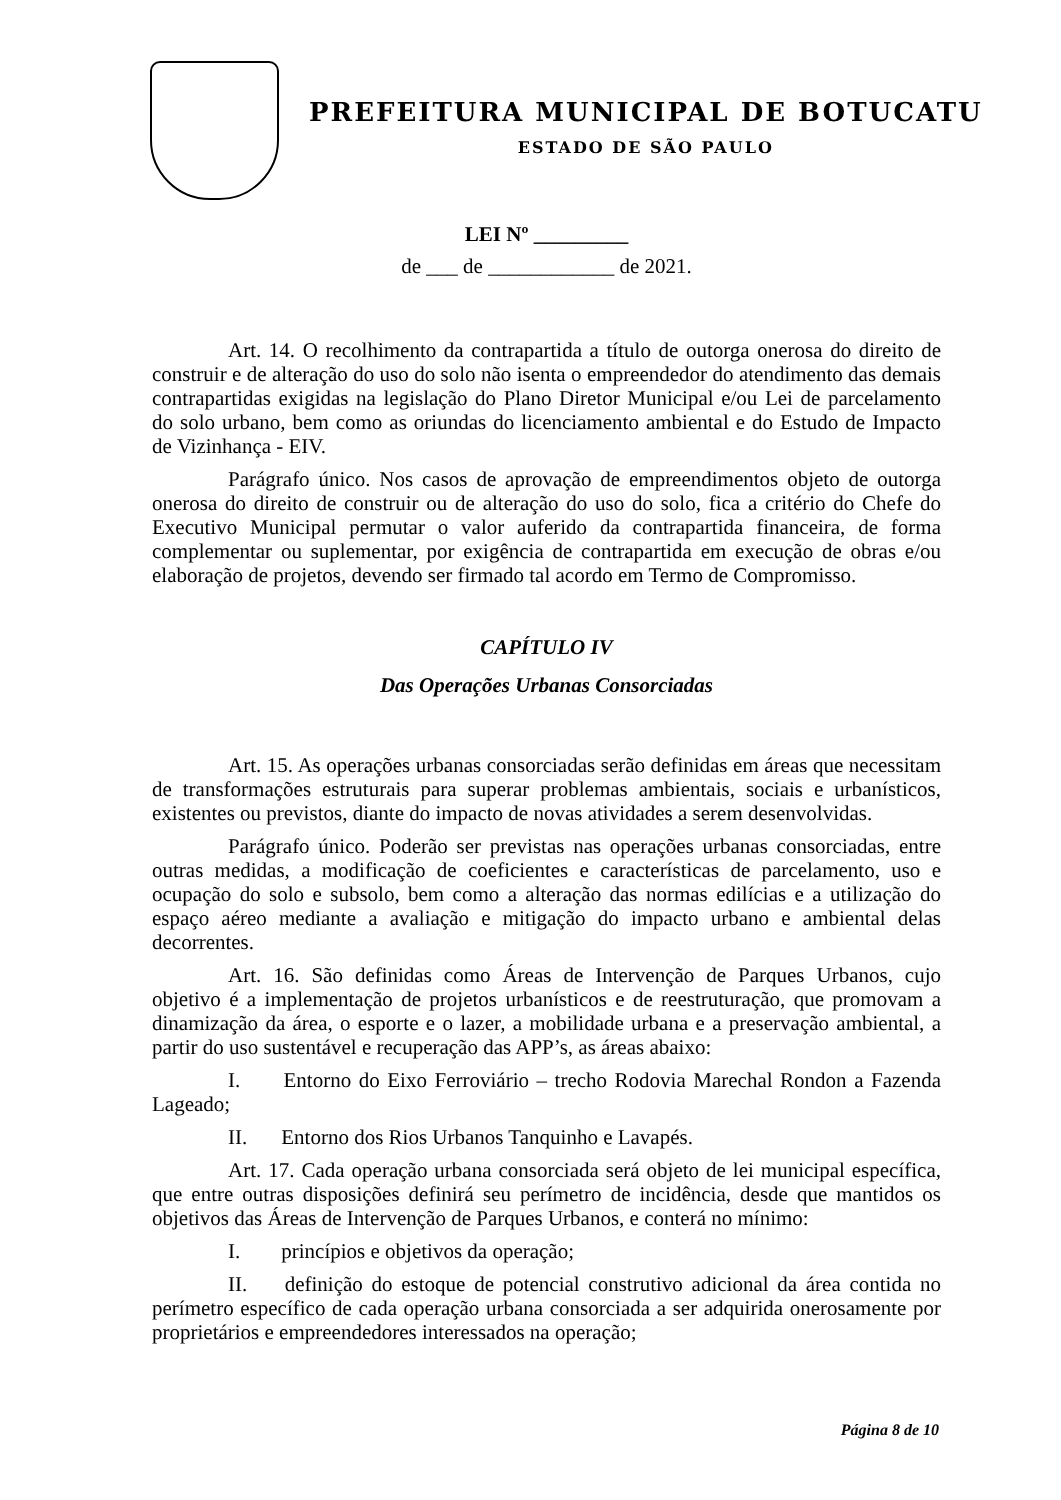PREFEITURA MUNICIPAL DE BOTUCATU
ESTADO DE SÃO PAULO
LEI Nº _________
de ___ de ____________ de 2021.
Art. 14. O recolhimento da contrapartida a título de outorga onerosa do direito de construir e de alteração do uso do solo não isenta o empreendedor do atendimento das demais contrapartidas exigidas na legislação do Plano Diretor Municipal e/ou Lei de parcelamento do solo urbano, bem como as oriundas do licenciamento ambiental e do Estudo de Impacto de Vizinhança - EIV.
Parágrafo único. Nos casos de aprovação de empreendimentos objeto de outorga onerosa do direito de construir ou de alteração do uso do solo, fica a critério do Chefe do Executivo Municipal permutar o valor auferido da contrapartida financeira, de forma complementar ou suplementar, por exigência de contrapartida em execução de obras e/ou elaboração de projetos, devendo ser firmado tal acordo em Termo de Compromisso.
CAPÍTULO IV
Das Operações Urbanas Consorciadas
Art. 15. As operações urbanas consorciadas serão definidas em áreas que necessitam de transformações estruturais para superar problemas ambientais, sociais e urbanísticos, existentes ou previstos, diante do impacto de novas atividades a serem desenvolvidas.
Parágrafo único. Poderão ser previstas nas operações urbanas consorciadas, entre outras medidas, a modificação de coeficientes e características de parcelamento, uso e ocupação do solo e subsolo, bem como a alteração das normas edilícias e a utilização do espaço aéreo mediante a avaliação e mitigação do impacto urbano e ambiental delas decorrentes.
Art. 16. São definidas como Áreas de Intervenção de Parques Urbanos, cujo objetivo é a implementação de projetos urbanísticos e de reestruturação, que promovam a dinamização da área, o esporte e o lazer, a mobilidade urbana e a preservação ambiental, a partir do uso sustentável e recuperação das APP’s, as áreas abaixo:
I. Entorno do Eixo Ferroviário – trecho Rodovia Marechal Rondon a Fazenda Lageado;
II. Entorno dos Rios Urbanos Tanquinho e Lavapés.
Art. 17. Cada operação urbana consorciada será objeto de lei municipal específica, que entre outras disposições definirá seu perímetro de incidência, desde que mantidos os objetivos das Áreas de Intervenção de Parques Urbanos, e conterá no mínimo:
I. princípios e objetivos da operação;
II. definição do estoque de potencial construtivo adicional da área contida no perímetro específico de cada operação urbana consorciada a ser adquirida onerosamente por proprietários e empreendedores interessados na operação;
Página 8 de 10